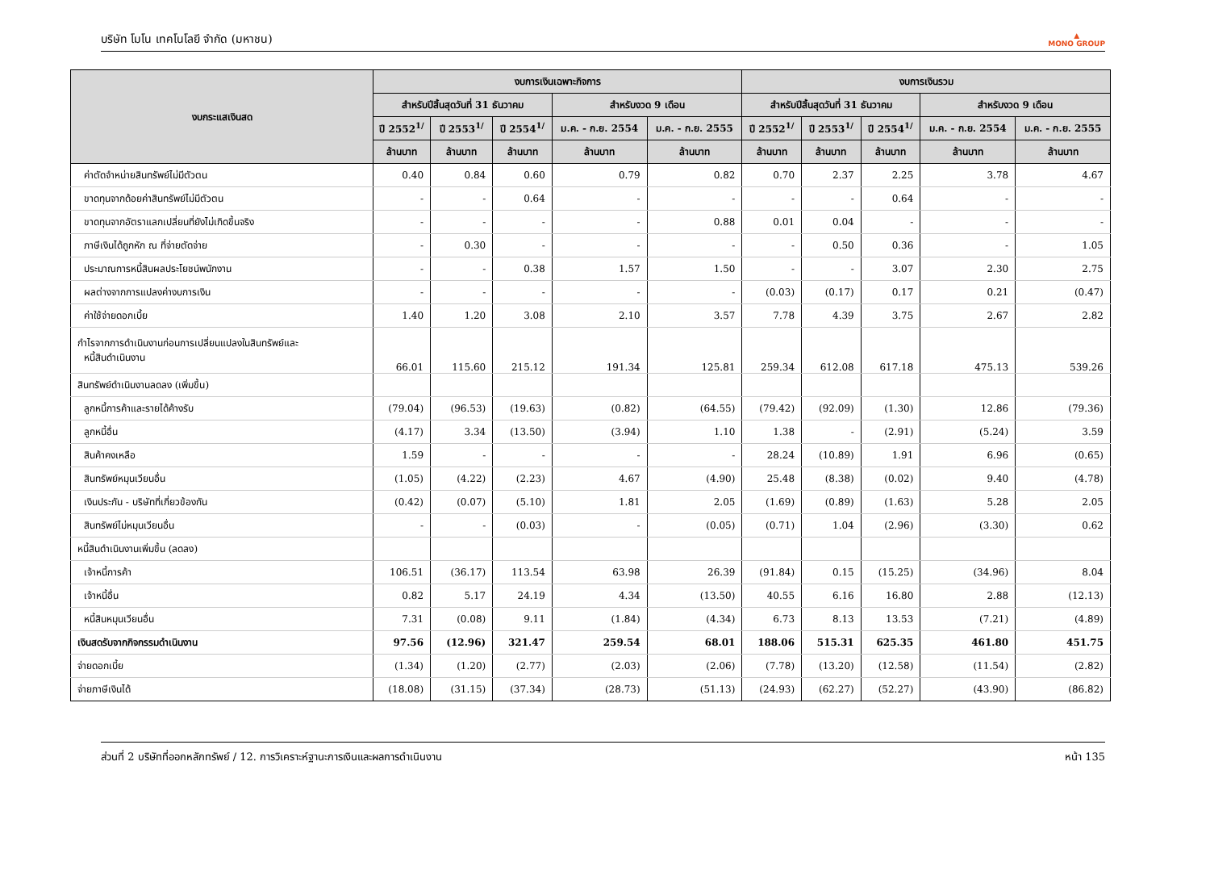บริษัท โมโน เทคโนโลยี จำกัด (มหาชน) ▲
MONO GROUP
| งบกระแสเงินสด | งบการเงินเฉพาะกิจการ | | | | | งบการเงินรวม | | | | |
| --- | --- | --- | --- | --- | --- | --- | --- | --- | --- | --- |
| | สำหรับปีสิ้นสุดวันที่ 31 ธันวาคม | | | สำหรับงวด 9 เดือน | | สำหรับปีสิ้นสุดวันที่ 31 ธันวาคม | | | สำหรับงวด 9 เดือน | |
| | ปี 2552<sup>1/</sup> | ปี 2553<sup>1/</sup> | ปี 2554<sup>1/</sup> | ม.ค. - ก.ย. 2554 | ม.ค. - ก.ย. 2555 | ปี 2552<sup>1/</sup> | ปี 2553<sup>1/</sup> | ปี 2554<sup>1/</sup> | ม.ค. - ก.ย. 2554 | ม.ค. - ก.ย. 2555 |
| | ล้านบาท | ล้านบาท | ล้านบาท | ล้านบาท | ล้านบาท | ล้านบาท | ล้านบาท | ล้านบาท | ล้านบาท | ล้านบาท |
| ค่าตัดจำหน่ายสินทรัพย์ไม่มีตัวตน | 0.40 | 0.84 | 0.60 | 0.79 | 0.82 | 0.70 | 2.37 | 2.25 | 3.78 | 4.67 |
| ขาดทุนจากด้อยค่าสินทรัพย์ไม่มีตัวตน | - | - | 0.64 | - | - | - | - | 0.64 | - | - |
| ขาดทุนจากอัตราแลกเปลี่ยนที่ยังไม่เกิดขึ้นจริง | - | - | - | - | 0.88 | 0.01 | 0.04 | - | - | - |
| ภาษีเงินได้ถูกหัก ณ ที่จ่ายตัดจ่าย | - | 0.30 | - | - | - | - | 0.50 | 0.36 | - | 1.05 |
| ประมาณการหนี้สินผลประโยชน์พนักงาน | - | - | 0.38 | 1.57 | 1.50 | - | - | 3.07 | 2.30 | 2.75 |
| ผลต่างจากการแปลงค่างบการเงิน | - | - | - | - | - | (0.03) | (0.17) | 0.17 | 0.21 | (0.47) |
| ค่าใช้จ่ายดอกเบี้ย | 1.40 | 1.20 | 3.08 | 2.10 | 3.57 | 7.78 | 4.39 | 3.75 | 2.67 | 2.82 |
| กำไรจากการดำเนินงานก่อนการเปลี่ยนแปลงในสินทรัพย์และ หนี้สินดำเนินงาน | 66.01 | 115.60 | 215.12 | 191.34 | 125.81 | 259.34 | 612.08 | 617.18 | 475.13 | 539.26 |
| สินทรัพย์ดำเนินงานลดลง (เพิ่มขึ้น) | | | | | | | | | | |
| ลูกหนี้การค้าและรายได้ค้างรับ | (79.04) | (96.53) | (19.63) | (0.82) | (64.55) | (79.42) | (92.09) | (1.30) | 12.86 | (79.36) |
| ลูกหนี้อื่น | (4.17) | 3.34 | (13.50) | (3.94) | 1.10 | 1.38 | - | (2.91) | (5.24) | 3.59 |
| สินค้าคงเหลือ | 1.59 | - | - | - | - | 28.24 | (10.89) | 1.91 | 6.96 | (0.65) |
| สินทรัพย์หมุนเวียนอื่น | (1.05) | (4.22) | (2.23) | 4.67 | (4.90) | 25.48 | (8.38) | (0.02) | 9.40 | (4.78) |
| เงินประกัน - บริษัทที่เกี่ยวข้องกัน | (0.42) | (0.07) | (5.10) | 1.81 | 2.05 | (1.69) | (0.89) | (1.63) | 5.28 | 2.05 |
| สินทรัพย์ไม่หมุนเวียนอื่น | - | - | (0.03) | - | (0.05) | (0.71) | 1.04 | (2.96) | (3.30) | 0.62 |
| หนี้สินดำเนินงานเพิ่มขึ้น (ลดลง) | | | | | | | | | | |
| เจ้าหนี้การค้า | 106.51 | (36.17) | 113.54 | 63.98 | 26.39 | (91.84) | 0.15 | (15.25) | (34.96) | 8.04 |
| เจ้าหนี้อื่น | 0.82 | 5.17 | 24.19 | 4.34 | (13.50) | 40.55 | 6.16 | 16.80 | 2.88 | (12.13) |
| หนี้สินหมุนเวียนอื่น | 7.31 | (0.08) | 9.11 | (1.84) | (4.34) | 6.73 | 8.13 | 13.53 | (7.21) | (4.89) |
| เงินสดรับจากกิจกรรมดำเนินงาน | 97.56 | (12.96) | 321.47 | 259.54 | 68.01 | 188.06 | 515.31 | 625.35 | 461.80 | 451.75 |
| จ่ายดอกเบี้ย | (1.34) | (1.20) | (2.77) | (2.03) | (2.06) | (7.78) | (13.20) | (12.58) | (11.54) | (2.82) |
| จ่ายภาษีเงินได้ | (18.08) | (31.15) | (37.34) | (28.73) | (51.13) | (24.93) | (62.27) | (52.27) | (43.90) | (86.82) |
ส่วนที่ 2 บริษัทที่ออกหลักทรัพย์ / 12. การวิเคราะห์ฐานะการเงินและผลการดำเนินงาน หน้า 135